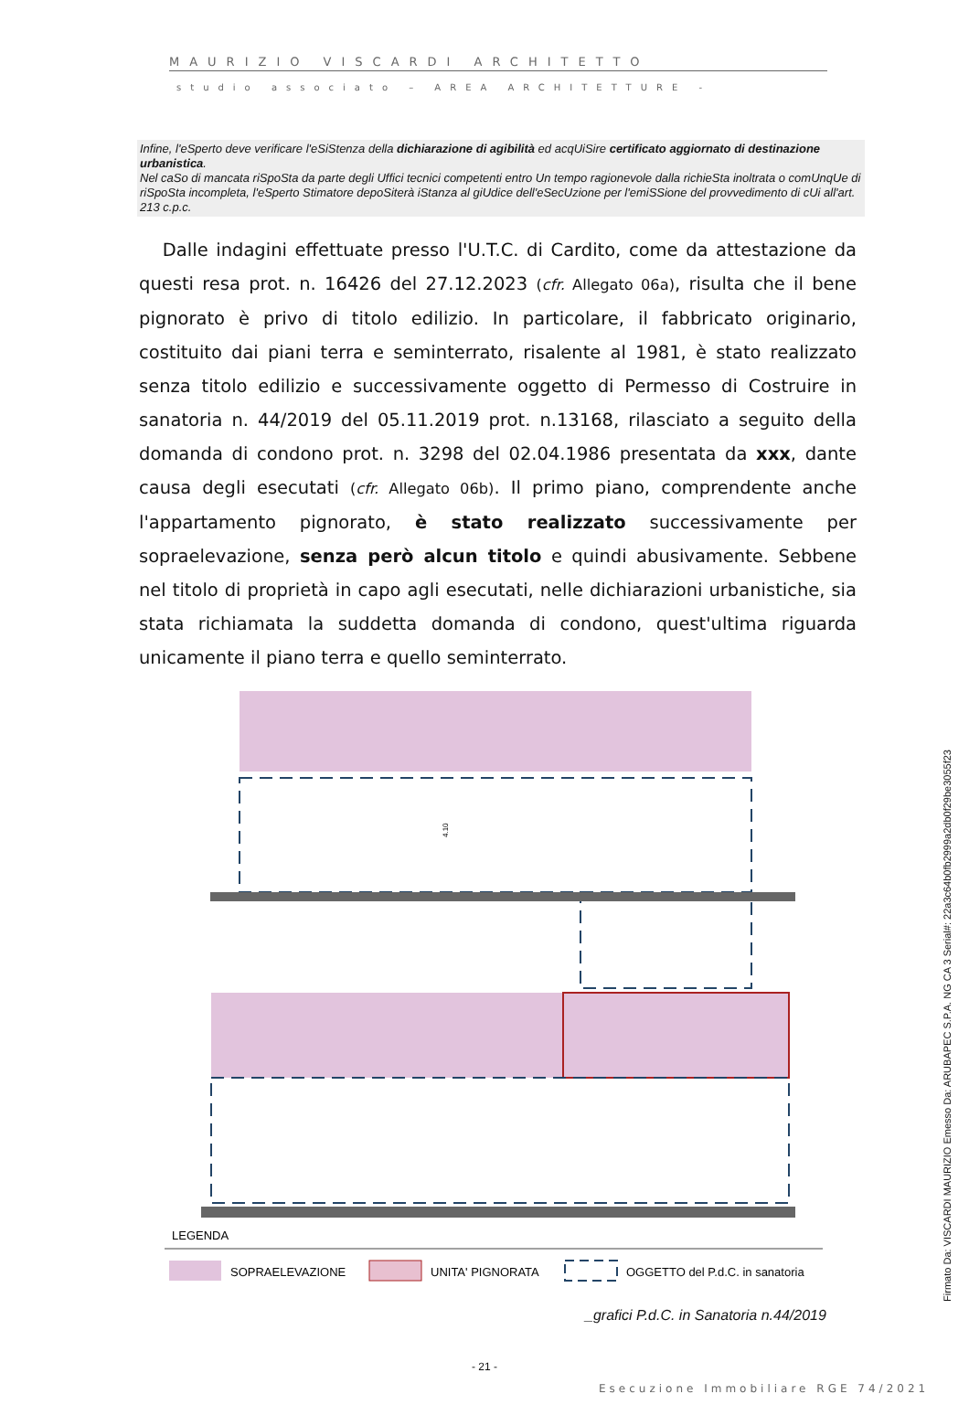MAURIZIO VISCARDI ARCHITETTO
studio associato – AREA ARCHITETTURE -
Infine, l'eSperto deve verificare l'eSiStenza della dichiarazione di agibilità ed acqUiSire certificato aggiornato di destinazione urbanistica.
Nel caSo di mancata riSpoSta da parte degli Uffici tecnici competenti entro Un tempo ragionevole dalla richieSta inoltrata o comUnqUe di riSpoSta incompleta, l'eSperto Stimatore depoSiterà iStanza al giUdice dell'eSecUzione per l'emiSSione del provvedimento di cUi all'art. 213 c.p.c.
Dalle indagini effettuate presso l'U.T.C. di Cardito, come da attestazione da questi resa prot. n. 16426 del 27.12.2023 (cfr. Allegato 06a), risulta che il bene pignorato è privo di titolo edilizio. In particolare, il fabbricato originario, costituito dai piani terra e seminterrato, risalente al 1981, è stato realizzato senza titolo edilizio e successivamente oggetto di Permesso di Costruire in sanatoria n. 44/2019 del 05.11.2019 prot. n.13168, rilasciato a seguito della domanda di condono prot. n. 3298 del 02.04.1986 presentata da xxx, dante causa degli esecutati (cfr. Allegato 06b). Il primo piano, comprendente anche l'appartamento pignorato, è stato realizzato successivamente per sopraelevazione, senza però alcun titolo e quindi abusivamente. Sebbene nel titolo di proprietà in capo agli esecutati, nelle dichiarazioni urbanistiche, sia stata richiamata la suddetta domanda di condono, quest'ultima riguarda unicamente il piano terra e quello seminterrato.
4.10
LEGENDA
SOPRAELEVAZIONE
UNITA' PIGNORATA
OGGETTO del P.d.C. in sanatoria
_grafici P.d.C. in Sanatoria n.44/2019
- 21 -
Esecuzione Immobiliare RGE 74/2021
Firmato Da: VISCARDI MAURIZIO Emesso Da: ARUBAPEC S.P.A. NG CA 3 Serial#: 22a3c64b0fb2999a2db0f29be3055f23